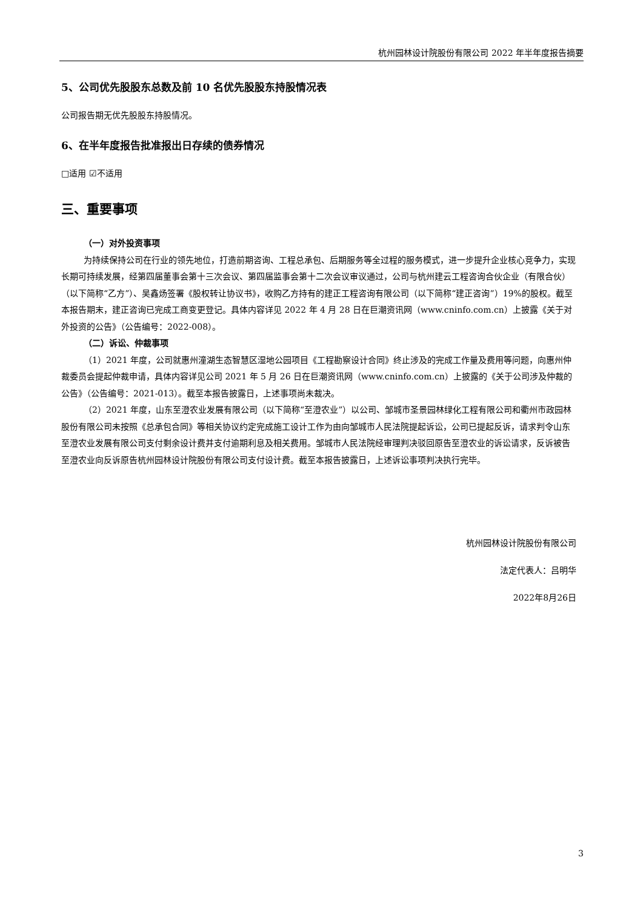杭州园林设计院股份有限公司 2022 年半年度报告摘要
5、公司优先股股东总数及前 10 名优先股股东持股情况表
公司报告期无优先股股东持股情况。
6、在半年度报告批准报出日存续的债券情况
□适用 ☑不适用
三、重要事项
（一）对外投资事项
为持续保持公司在行业的领先地位，打造前期咨询、工程总承包、后期服务等全过程的服务模式，进一步提升企业核心竞争力，实现长期可持续发展，经第四届董事会第十三次会议、第四届监事会第十二次会议审议通过，公司与杭州建云工程咨询合伙企业（有限合伙）（以下简称“乙方”）、吴鑫炀签署《股权转让协议书》，收购乙方持有的建正工程咨询有限公司（以下简称“建正咨询”）19%的股权。截至本报告期末，建正咨询已完成工商变更登记。具体内容详见 2022 年 4 月 28 日在巨潮资讯网（www.cninfo.com.cn）上披露《关于对外投资的公告》（公告编号：2022-008）。
（二）诉讼、仲裁事项
（1）2021 年度，公司就惠州潼湖生态智慧区湿地公园项目《工程勘察设计合同》终止涉及的完成工作量及费用等问题，向惠州仲裁委员会提起仲裁申请，具体内容详见公司 2021 年 5 月 26 日在巨潮资讯网（www.cninfo.com.cn）上披露的《关于公司涉及仲裁的公告》（公告编号：2021-013）。截至本报告披露日，上述事项尚未裁决。
（2）2021 年度，山东至澄农业发展有限公司（以下简称“至澄农业”）以公司、邹城市圣景园林绿化工程有限公司和衢州市政园林股份有限公司未按照《总承包合同》等相关协议约定完成施工设计工作为由向邹城市人民法院提起诉讼，公司已提起反诉，请求判令山东至澄农业发展有限公司支付剩余设计费并支付逾期利息及相关费用。邹城市人民法院经审理判决驳回原告至澄农业的诉讼请求，反诉被告至澄农业向反诉原告杭州园林设计院股份有限公司支付设计费。截至本报告披露日，上述诉讼事项判决执行完毕。
杭州园林设计院股份有限公司
法定代表人：吕明华
2022年8月26日
3